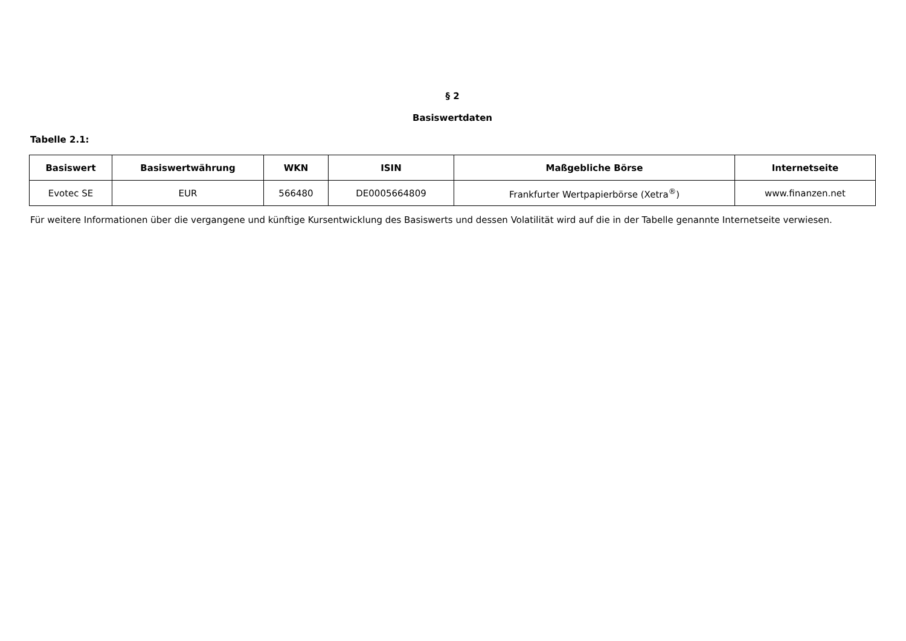§ 2
Basiswertdaten
Tabelle 2.1:
| Basiswert | Basiswertwährung | WKN | ISIN | Maßgebliche Börse | Internetseite |
| --- | --- | --- | --- | --- | --- |
| Evotec SE | EUR | 566480 | DE0005664809 | Frankfurter Wertpapierbörse (Xetra<sup>®</sup>) | www.finanzen.net |
Für weitere Informationen über die vergangene und künftige Kursentwicklung des Basiswerts und dessen Volatilität wird auf die in der Tabelle genannte Internetseite verwiesen.